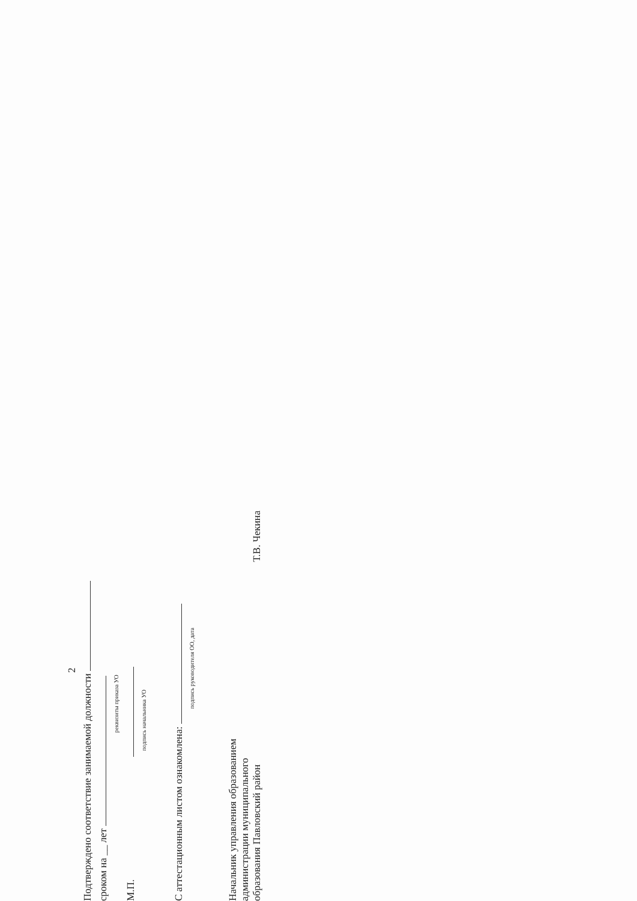2
Подтверждено соответствие занимаемой должности
сроком на __ лет
реквизиты приказа УО
М.П.
подпись начальника УО
С аттестационным листом ознакомлена:
подпись руководителя ОО, дата
Начальник управления образованием
администрации муниципального
образования Павловский район
Т.В. Чекина